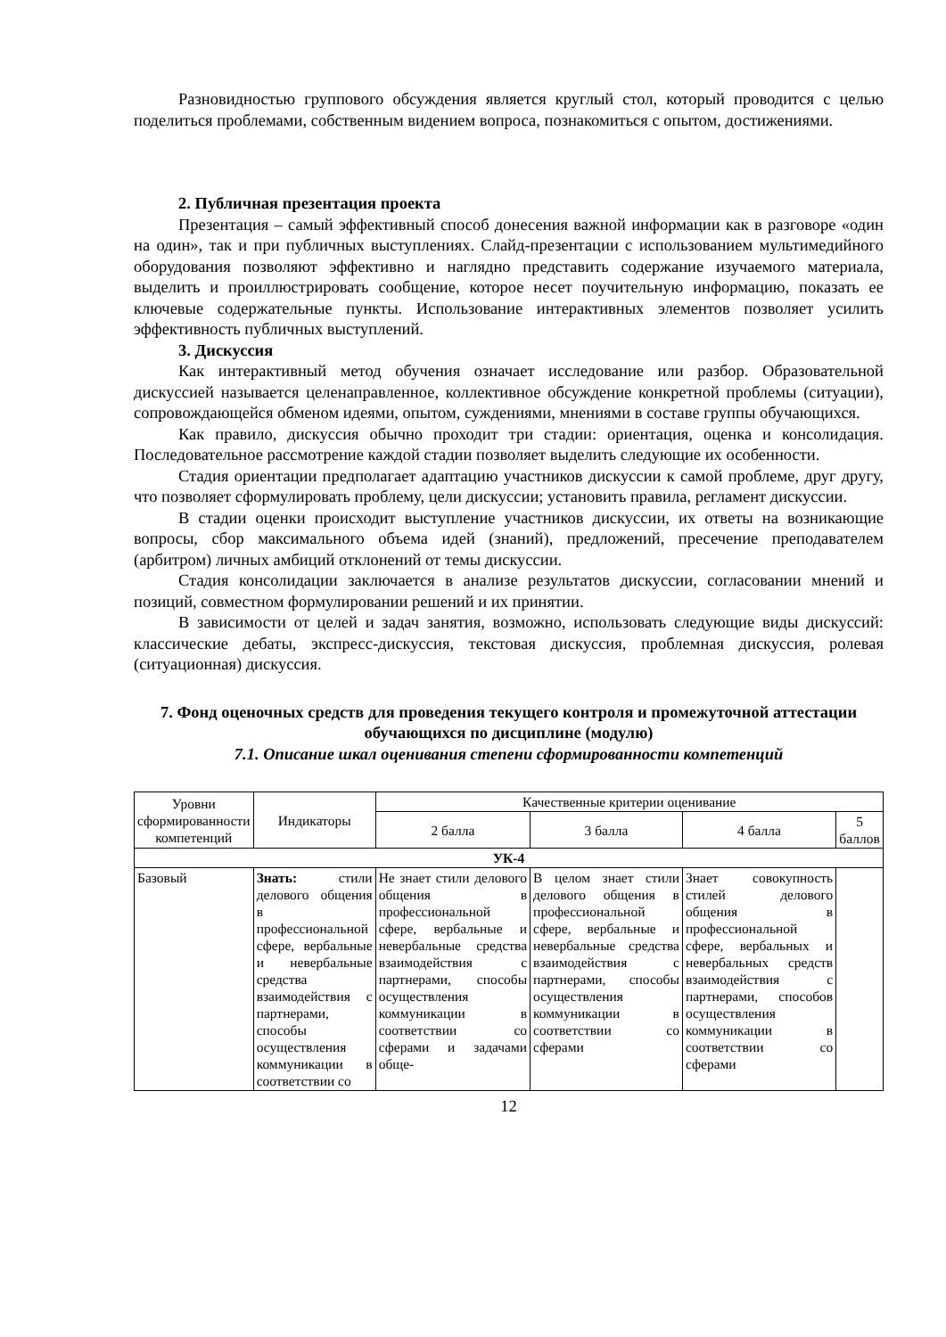Разновидностью группового обсуждения является круглый стол, который проводится с целью поделиться проблемами, собственным видением вопроса, познакомиться с опытом, достижениями.
2. Публичная презентация проекта
Презентация – самый эффективный способ донесения важной информации как в разговоре «один на один», так и при публичных выступлениях. Слайд-презентации с использованием мультимедийного оборудования позволяют эффективно и наглядно представить содержание изучаемого материала, выделить и проиллюстрировать сообщение, которое несет поучительную информацию, показать ее ключевые содержательные пункты. Использование интерактивных элементов позволяет усилить эффективность публичных выступлений.
3. Дискуссия
Как интерактивный метод обучения означает исследование или разбор. Образовательной дискуссией называется целенаправленное, коллективное обсуждение конкретной проблемы (ситуации), сопровождающейся обменом идеями, опытом, суждениями, мнениями в составе группы обучающихся.
Как правило, дискуссия обычно проходит три стадии: ориентация, оценка и консолидация. Последовательное рассмотрение каждой стадии позволяет выделить следующие их особенности.
Стадия ориентации предполагает адаптацию участников дискуссии к самой проблеме, друг другу, что позволяет сформулировать проблему, цели дискуссии; установить правила, регламент дискуссии.
В стадии оценки происходит выступление участников дискуссии, их ответы на возникающие вопросы, сбор максимального объема идей (знаний), предложений, пресечение преподавателем (арбитром) личных амбиций отклонений от темы дискуссии.
Стадия консолидации заключается в анализе результатов дискуссии, согласовании мнений и позиций, совместном формулировании решений и их принятии.
В зависимости от целей и задач занятия, возможно, использовать следующие виды дискуссий: классические дебаты, экспресс-дискуссия, текстовая дискуссия, проблемная дискуссия, ролевая (ситуационная) дискуссия.
7. Фонд оценочных средств для проведения текущего контроля и промежуточной аттестации обучающихся по дисциплине (модулю)
7.1. Описание шкал оценивания степени сформированности компетенций
| Уровни сформированности компетенций | Индикаторы | Качественные критерии оценивание | | | |
| --- | --- | --- | --- | --- | --- |
| | | 2 балла | 3 балла | 4 балла | 5 баллов |
| УК-4 | | | | | |
| Базовый | Знать: стили делового общения в профессиональной сфере, вербальные и невербальные средства взаимодействия с партнерами, способы осуществления коммуникации в соответствии со | Не знает стили делового общения в профессиональной сфере, вербальные и невербальные средства взаимодействия с партнерами, способы осуществления коммуникации в соответствии со сферами и задачами обще- | В целом знает стили делового общения в профессиональной сфере, вербальные и невербальные средства взаимодействия с партнерами, способы осуществления коммуникации в соответствии со сферами | Знает совокупность стилей делового общения в профессиональной сфере, вербальных и невербальных средств взаимодействия с партнерами, способов осуществления коммуникации в соответствии со сферами | |
12